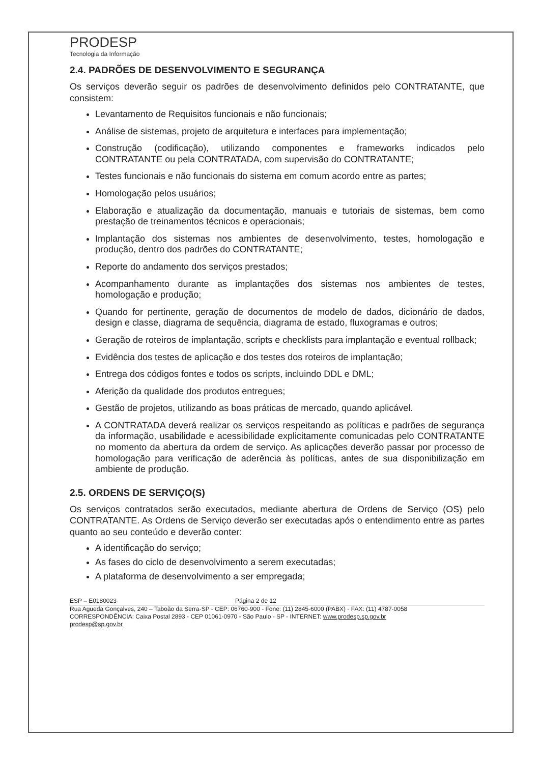PRODESP
Tecnologia da Informação
2.4. PADRÕES DE DESENVOLVIMENTO E SEGURANÇA
Os serviços deverão seguir os padrões de desenvolvimento definidos pelo CONTRATANTE, que consistem:
Levantamento de Requisitos funcionais e não funcionais;
Análise de sistemas, projeto de arquitetura e interfaces para implementação;
Construção (codificação), utilizando componentes e frameworks indicados pelo CONTRATANTE ou pela CONTRATADA, com supervisão do CONTRATANTE;
Testes funcionais e não funcionais do sistema em comum acordo entre as partes;
Homologação pelos usuários;
Elaboração e atualização da documentação, manuais e tutoriais de sistemas, bem como prestação de treinamentos técnicos e operacionais;
Implantação dos sistemas nos ambientes de desenvolvimento, testes, homologação e produção, dentro dos padrões do CONTRATANTE;
Reporte do andamento dos serviços prestados;
Acompanhamento durante as implantações dos sistemas nos ambientes de testes, homologação e produção;
Quando for pertinente, geração de documentos de modelo de dados, dicionário de dados, design e classe, diagrama de sequência, diagrama de estado, fluxogramas e outros;
Geração de roteiros de implantação, scripts e checklists para implantação e eventual rollback;
Evidência dos testes de aplicação e dos testes dos roteiros de implantação;
Entrega dos códigos fontes e todos os scripts, incluindo DDL e DML;
Aferição da qualidade dos produtos entregues;
Gestão de projetos, utilizando as boas práticas de mercado, quando aplicável.
A CONTRATADA deverá realizar os serviços respeitando as políticas e padrões de segurança da informação, usabilidade e acessibilidade explicitamente comunicadas pelo CONTRATANTE no momento da abertura da ordem de serviço. As aplicações deverão passar por processo de homologação para verificação de aderência às políticas, antes de sua disponibilização em ambiente de produção.
2.5. ORDENS DE SERVIÇO(S)
Os serviços contratados serão executados, mediante abertura de Ordens de Serviço (OS) pelo CONTRATANTE. As Ordens de Serviço deverão ser executadas após o entendimento entre as partes quanto ao seu conteúdo e deverão conter:
A identificação do serviço;
As fases do ciclo de desenvolvimento a serem executadas;
A plataforma de desenvolvimento a ser empregada;
ESP – E0180023 Página 2 de 12
Rua Agueda Gonçalves, 240 – Taboão da Serra-SP - CEP: 06760-900 - Fone: (11) 2845-6000 (PABX) - FAX: (11) 4787-0058
CORRESPONDÊNCIA: Caixa Postal 2893 - CEP 01061-0970 - São Paulo - SP - INTERNET: www.prodesp.sp.gov.br
prodesp@sp.gov.br